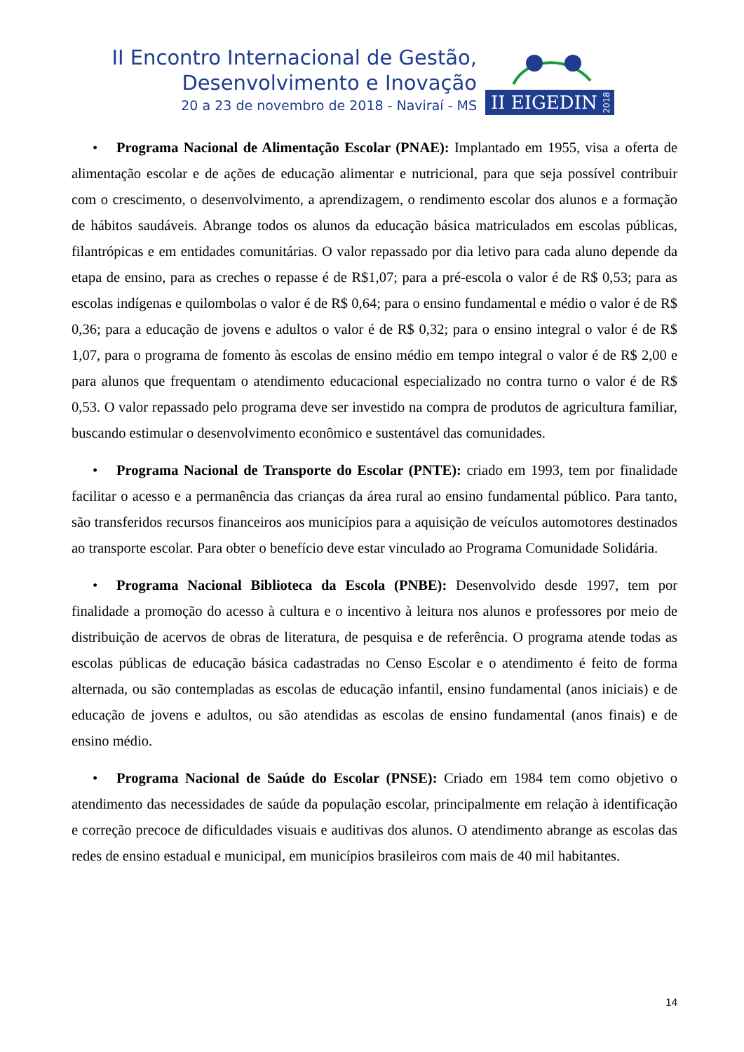II Encontro Internacional de Gestão,
Desenvolvimento e Inovação
20 a 23 de novembro de 2018 - Naviraí - MS
II EIGEDIN
2018
• Programa Nacional de Alimentação Escolar (PNAE): Implantado em 1955, visa a oferta de alimentação escolar e de ações de educação alimentar e nutricional, para que seja possível contribuir com o crescimento, o desenvolvimento, a aprendizagem, o rendimento escolar dos alunos e a formação de hábitos saudáveis. Abrange todos os alunos da educação básica matriculados em escolas públicas, filantrópicas e em entidades comunitárias. O valor repassado por dia letivo para cada aluno depende da etapa de ensino, para as creches o repasse é de R$1,07; para a pré-escola o valor é de R$ 0,53; para as escolas indígenas e quilombolas o valor é de R$ 0,64; para o ensino fundamental e médio o valor é de R$ 0,36; para a educação de jovens e adultos o valor é de R$ 0,32; para o ensino integral o valor é de R$ 1,07, para o programa de fomento às escolas de ensino médio em tempo integral o valor é de R$ 2,00 e para alunos que frequentam o atendimento educacional especializado no contra turno o valor é de R$ 0,53. O valor repassado pelo programa deve ser investido na compra de produtos de agricultura familiar, buscando estimular o desenvolvimento econômico e sustentável das comunidades.
• Programa Nacional de Transporte do Escolar (PNTE): criado em 1993, tem por finalidade facilitar o acesso e a permanência das crianças da área rural ao ensino fundamental público. Para tanto, são transferidos recursos financeiros aos municípios para a aquisição de veículos automotores destinados ao transporte escolar. Para obter o benefício deve estar vinculado ao Programa Comunidade Solidária.
• Programa Nacional Biblioteca da Escola (PNBE): Desenvolvido desde 1997, tem por finalidade a promoção do acesso à cultura e o incentivo à leitura nos alunos e professores por meio de distribuição de acervos de obras de literatura, de pesquisa e de referência. O programa atende todas as escolas públicas de educação básica cadastradas no Censo Escolar e o atendimento é feito de forma alternada, ou são contempladas as escolas de educação infantil, ensino fundamental (anos iniciais) e de educação de jovens e adultos, ou são atendidas as escolas de ensino fundamental (anos finais) e de ensino médio.
• Programa Nacional de Saúde do Escolar (PNSE): Criado em 1984 tem como objetivo o atendimento das necessidades de saúde da população escolar, principalmente em relação à identificação e correção precoce de dificuldades visuais e auditivas dos alunos. O atendimento abrange as escolas das redes de ensino estadual e municipal, em municípios brasileiros com mais de 40 mil habitantes.
14